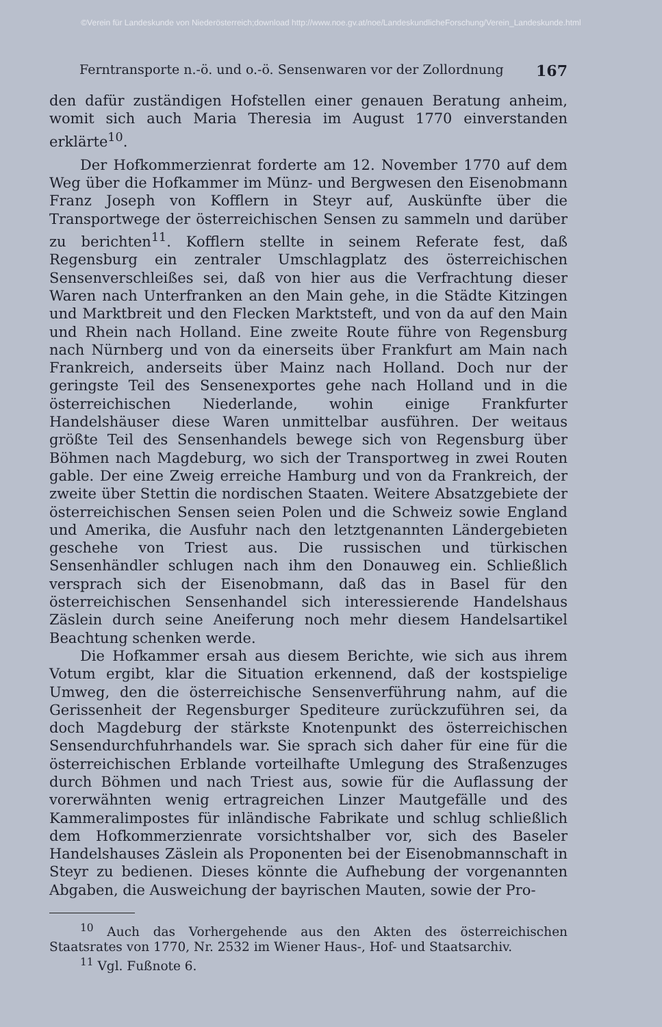©Verein für Landeskunde von Niederösterreich;download http://www.noe.gv.at/noe/LandeskundlicheForschung/Verein_Landeskunde.html
Ferntransporte n.-ö. und o.-ö. Sensenwaren vor der Zollordnung 167
den dafür zuständigen Hofstellen einer genauen Beratung anheim, womit sich auch Maria Theresia im August 1770 einverstanden erklärte<sup>10</sup>.
Der Hofkommerzienrat forderte am 12. November 1770 auf dem Weg über die Hofkammer im Münz- und Bergwesen den Eisenobmann Franz Joseph von Kofflern in Steyr auf, Auskünfte über die Transportwege der österreichischen Sensen zu sammeln und darüber zu berichten<sup>11</sup>. Kofflern stellte in seinem Referate fest, daß Regensburg ein zentraler Umschlagplatz des österreichischen Sensenverschleißes sei, daß von hier aus die Verfrachtung dieser Waren nach Unterfranken an den Main gehe, in die Städte Kitzingen und Marktbreit und den Flecken Marktsteft, und von da auf den Main und Rhein nach Holland. Eine zweite Route führe von Regensburg nach Nürnberg und von da einerseits über Frankfurt am Main nach Frankreich, anderseits über Mainz nach Holland. Doch nur der geringste Teil des Sensenexportes gehe nach Holland und in die österreichischen Niederlande, wohin einige Frankfurter Handelshäuser diese Waren unmittelbar ausführen. Der weitaus größte Teil des Sensenhandels bewege sich von Regensburg über Böhmen nach Magdeburg, wo sich der Transportweg in zwei Routen gable. Der eine Zweig erreiche Hamburg und von da Frankreich, der zweite über Stettin die nordischen Staaten. Weitere Absatzgebiete der österreichischen Sensen seien Polen und die Schweiz sowie England und Amerika, die Ausfuhr nach den letztgenannten Ländergebieten geschehe von Triest aus. Die russischen und türkischen Sensenhändler schlugen nach ihm den Donauweg ein. Schließlich versprach sich der Eisenobmann, daß das in Basel für den österreichischen Sensenhandel sich interessierende Handelshaus Zäslein durch seine Aneiferung noch mehr diesem Handelsartikel Beachtung schenken werde.
Die Hofkammer ersah aus diesem Berichte, wie sich aus ihrem Votum ergibt, klar die Situation erkennend, daß der kostspielige Umweg, den die österreichische Sensenverführung nahm, auf die Gerissenheit der Regensburger Spediteure zurückzuführen sei, da doch Magdeburg der stärkste Knotenpunkt des österreichischen Sensendurchfuhrhandels war. Sie sprach sich daher für eine für die österreichischen Erblande vorteilhafte Umlegung des Straßenzuges durch Böhmen und nach Triest aus, sowie für die Auflassung der vorerwähnten wenig ertragreichen Linzer Mautgefälle und des Kammeralimpostes für inländische Fabrikate und schlug schließlich dem Hofkommerzienrate vorsichtshalber vor, sich des Baseler Handelshauses Zäslein als Proponenten bei der Eisenobmannschaft in Steyr zu bedienen. Dieses könnte die Aufhebung der vorgenannten Abgaben, die Ausweichung der bayrischen Mauten, sowie der Pro-
<sup>10</sup> Auch das Vorhergehende aus den Akten des österreichischen Staatsrates von 1770, Nr. 2532 im Wiener Haus-, Hof- und Staatsarchiv.
<sup>11</sup> Vgl. Fußnote 6.